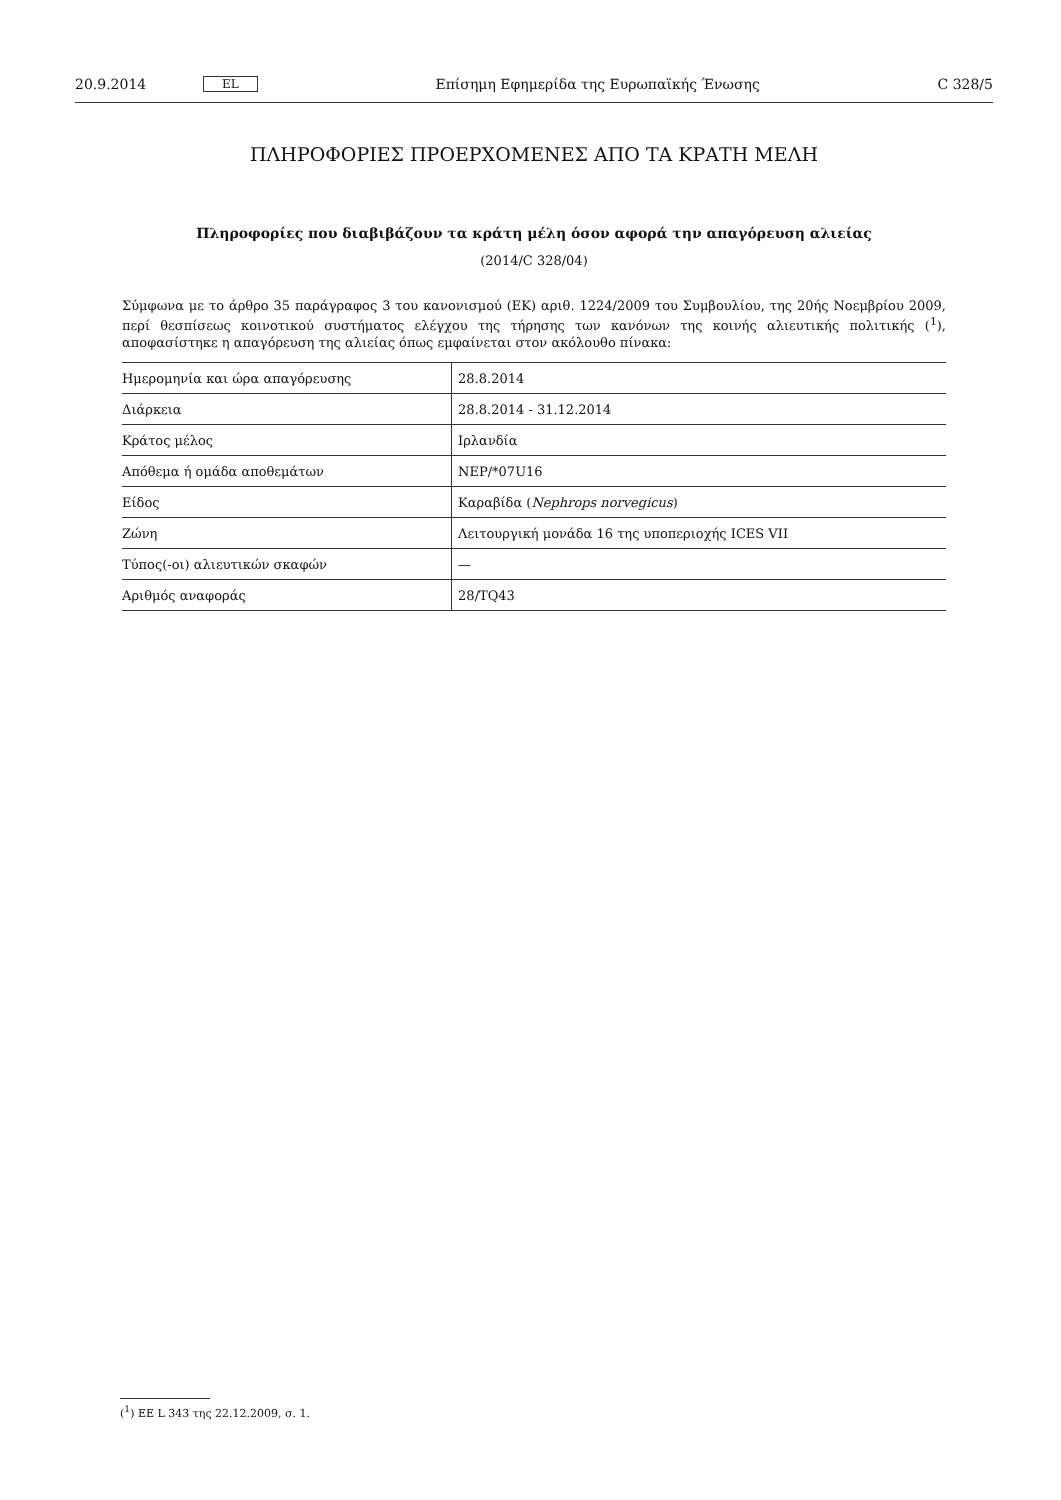20.9.2014 EL Επίσημη Εφημερίδα της Ευρωπαϊκής Ένωσης C 328/5
ΠΛΗΡΟΦΟΡΙΕΣ ΠΡΟΕΡΧΟΜΕΝΕΣ ΑΠΟ ΤΑ ΚΡΑΤΗ ΜΕΛΗ
Πληροφορίες που διαβιβάζουν τα κράτη μέλη όσον αφορά την απαγόρευση αλιείας
(2014/C 328/04)
Σύμφωνα με το άρθρο 35 παράγραφος 3 του κανονισμού (ΕΚ) αριθ. 1224/2009 του Συμβουλίου, της 20ής Νοεμβρίου 2009, περί θεσπίσεως κοινοτικού συστήματος ελέγχου της τήρησης των κανόνων της κοινής αλιευτικής πολιτικής (<sup>1</sup>), αποφασίστηκε η απαγόρευση της αλιείας όπως εμφαίνεται στον ακόλουθο πίνακα:
| Ημερομηνία και ώρα απαγόρευσης | 28.8.2014 |
| Διάρκεια | 28.8.2014 - 31.12.2014 |
| Κράτος μέλος | Ιρλανδία |
| Απόθεμα ή ομάδα αποθεμάτων | NEP/*07U16 |
| Είδος | Καραβίδα ( Nephrops norvegicus ) |
| Ζώνη | Λειτουργική μονάδα 16 της υποπεριοχής ICES VII |
| Τύπος(-οι) αλιευτικών σκαφών | — |
| Αριθμός αναφοράς | 28/TQ43 |
(<sup>1</sup>) ΕΕ L 343 της 22.12.2009, σ. 1.